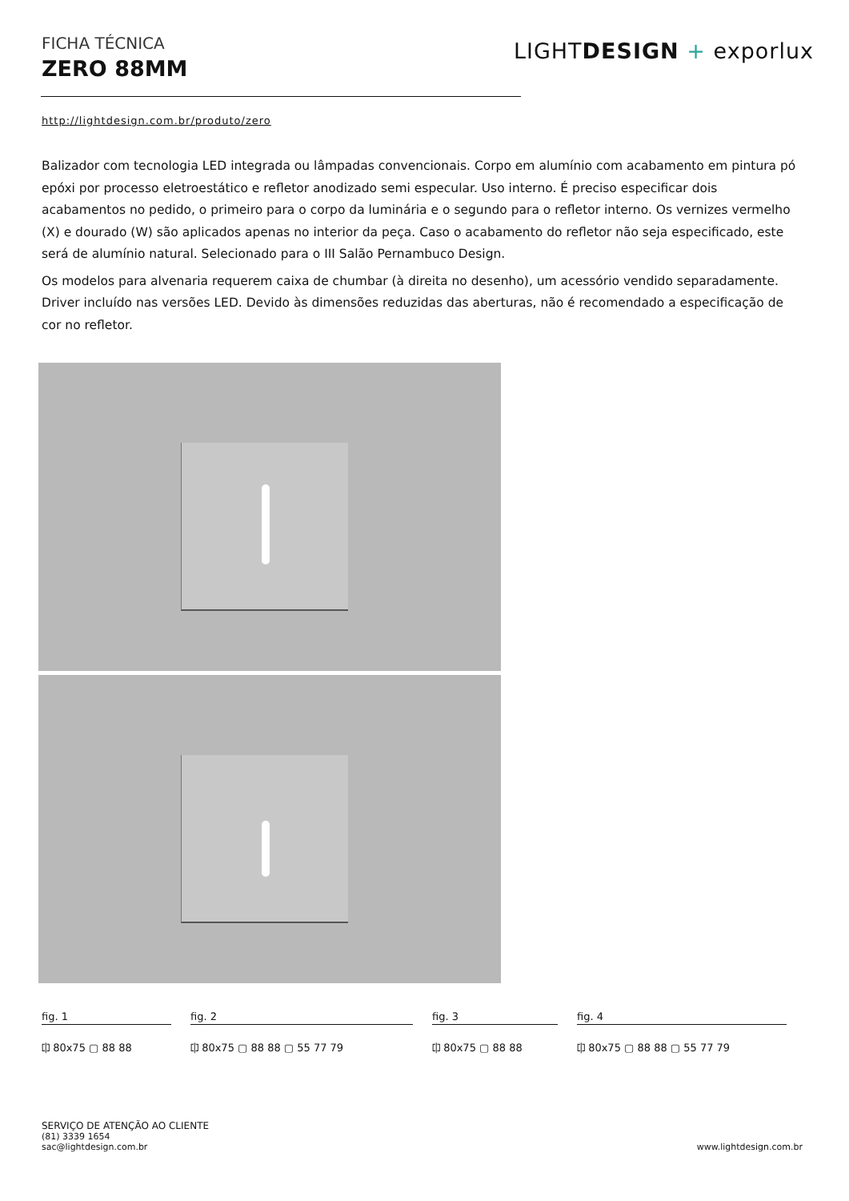FICHA TÉCNICA
ZERO 88MM
LIGHTDESIGN + exporlux
http://lightdesign.com.br/produto/zero
Balizador com tecnologia LED integrada ou lâmpadas convencionais. Corpo em alumínio com acabamento em pintura pó epóxi por processo eletroestático e refletor anodizado semi especular. Uso interno. É preciso especificar dois acabamentos no pedido, o primeiro para o corpo da luminária e o segundo para o refletor interno. Os vernizes vermelho (X) e dourado (W) são aplicados apenas no interior da peça. Caso o acabamento do refletor não seja especificado, este será de alumínio natural. Selecionado para o III Salão Pernambuco Design.
Os modelos para alvenaria requerem caixa de chumbar (à direita no desenho), um acessório vendido separadamente. Driver incluído nas versões LED. Devido às dimensões reduzidas das aberturas, não é recomendado a especificação de cor no refletor.
fig. 1
⎅ 80x75 ▢ 88 88
fig. 2
⎅ 80x75 ▢ 88 88 ▢ 55 77 79
fig. 3
⎅ 80x75 ▢ 88 88
fig. 4
⎅ 80x75 ▢ 88 88 ▢ 55 77 79
SERVIÇO DE ATENÇÃO AO CLIENTE
(81) 3339 1654
sac@lightdesign.com.br
www.lightdesign.com.br